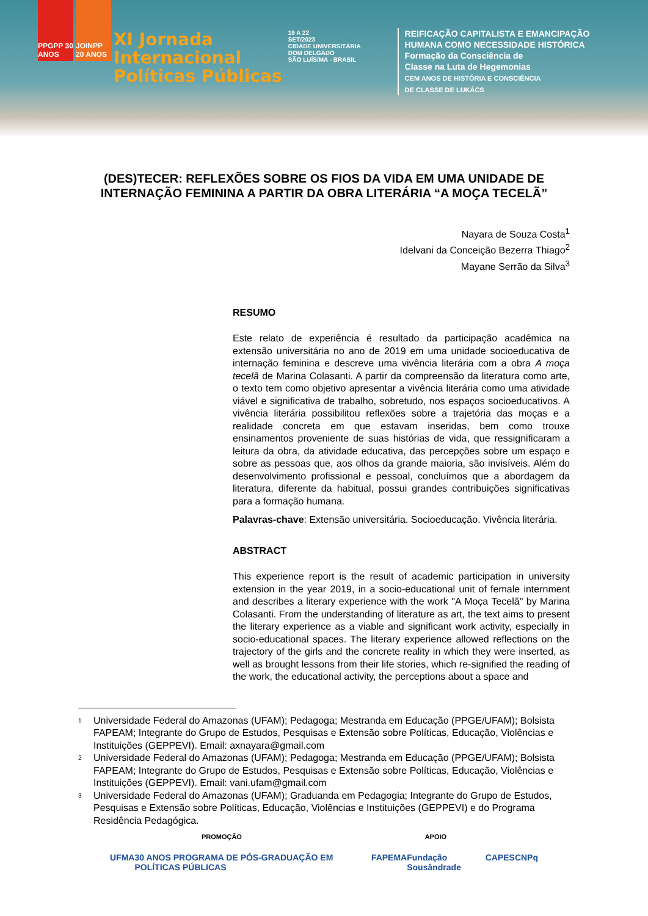PPGPP 30 ANOS
JOINPP 20 ANOS
XI Jornada
Internacional
Políticas Públicas
19 A 22
SET/2023
CIDADE UNIVERSITÁRIA
DOM DELGADO
SÃO LUÍS/MA - BRASIL
REIFICAÇÃO CAPITALISTA E EMANCIPAÇÃO
HUMANA COMO NECESSIDADE HISTÓRICA
Formação da Consciência de
Classe na Luta de Hegemonias
CEM ANOS DE HISTÓRIA E CONSCIÊNCIA
DE CLASSE DE LUKÁCS
(DES)TECER: REFLEXÕES SOBRE OS FIOS DA VIDA EM UMA UNIDADE DE INTERNAÇÃO FEMININA A PARTIR DA OBRA LITERÁRIA “A MOÇA TECELÃ”
Nayara de Souza Costa<sup>1</sup>
Idelvani da Conceição Bezerra Thiago<sup>2</sup>
Mayane Serrão da Silva<sup>3</sup>
RESUMO
Este relato de experiência é resultado da participação acadêmica na extensão universitária no ano de 2019 em uma unidade socioeducativa de internação feminina e descreve uma vivência literária com a obra A moça tecelã de Marina Colasanti. A partir da compreensão da literatura como arte, o texto tem como objetivo apresentar a vivência literária como uma atividade viável e significativa de trabalho, sobretudo, nos espaços socioeducativos. A vivência literária possibilitou reflexões sobre a trajetória das moças e a realidade concreta em que estavam inseridas, bem como trouxe ensinamentos proveniente de suas histórias de vida, que ressignificaram a leitura da obra, da atividade educativa, das percepções sobre um espaço e sobre as pessoas que, aos olhos da grande maioria, são invisíveis. Além do desenvolvimento profissional e pessoal, concluímos que a abordagem da literatura, diferente da habitual, possui grandes contribuições significativas para a formação humana.
Palavras-chave: Extensão universitária. Socioeducação. Vivência literária.
ABSTRACT
This experience report is the result of academic participation in university extension in the year 2019, in a socio-educational unit of female internment and describes a literary experience with the work "A Moça Tecelã" by Marina Colasanti. From the understanding of literature as art, the text aims to present the literary experience as a viable and significant work activity, especially in socio-educational spaces. The literary experience allowed reflections on the trajectory of the girls and the concrete reality in which they were inserted, as well as brought lessons from their life stories, which re-signified the reading of the work, the educational activity, the perceptions about a space and
<sup>1</sup> Universidade Federal do Amazonas (UFAM); Pedagoga; Mestranda em Educação (PPGE/UFAM); Bolsista FAPEAM; Integrante do Grupo de Estudos, Pesquisas e Extensão sobre Políticas, Educação, Violências e Instituições (GEPPEVI). Email: axnayara@gmail.com
<sup>2</sup> Universidade Federal do Amazonas (UFAM); Pedagoga; Mestranda em Educação (PPGE/UFAM); Bolsista FAPEAM; Integrante do Grupo de Estudos, Pesquisas e Extensão sobre Políticas, Educação, Violências e Instituições (GEPPEVI). Email: vani.ufam@gmail.com
<sup>3</sup> Universidade Federal do Amazonas (UFAM); Graduanda em Pedagogia; Integrante do Grupo de Estudos, Pesquisas e Extensão sobre Políticas, Educação, Violências e Instituições (GEPPEVI) e do Programa Residência Pedagógica.
PROMOÇÃO APOIO
UFMA 30 ANOS PROGRAMA DE PÓS-GRADUAÇÃO EM POLÍTICAS PÚBLICAS FAPEMA Fundação Sousândrade CAPES CNPq